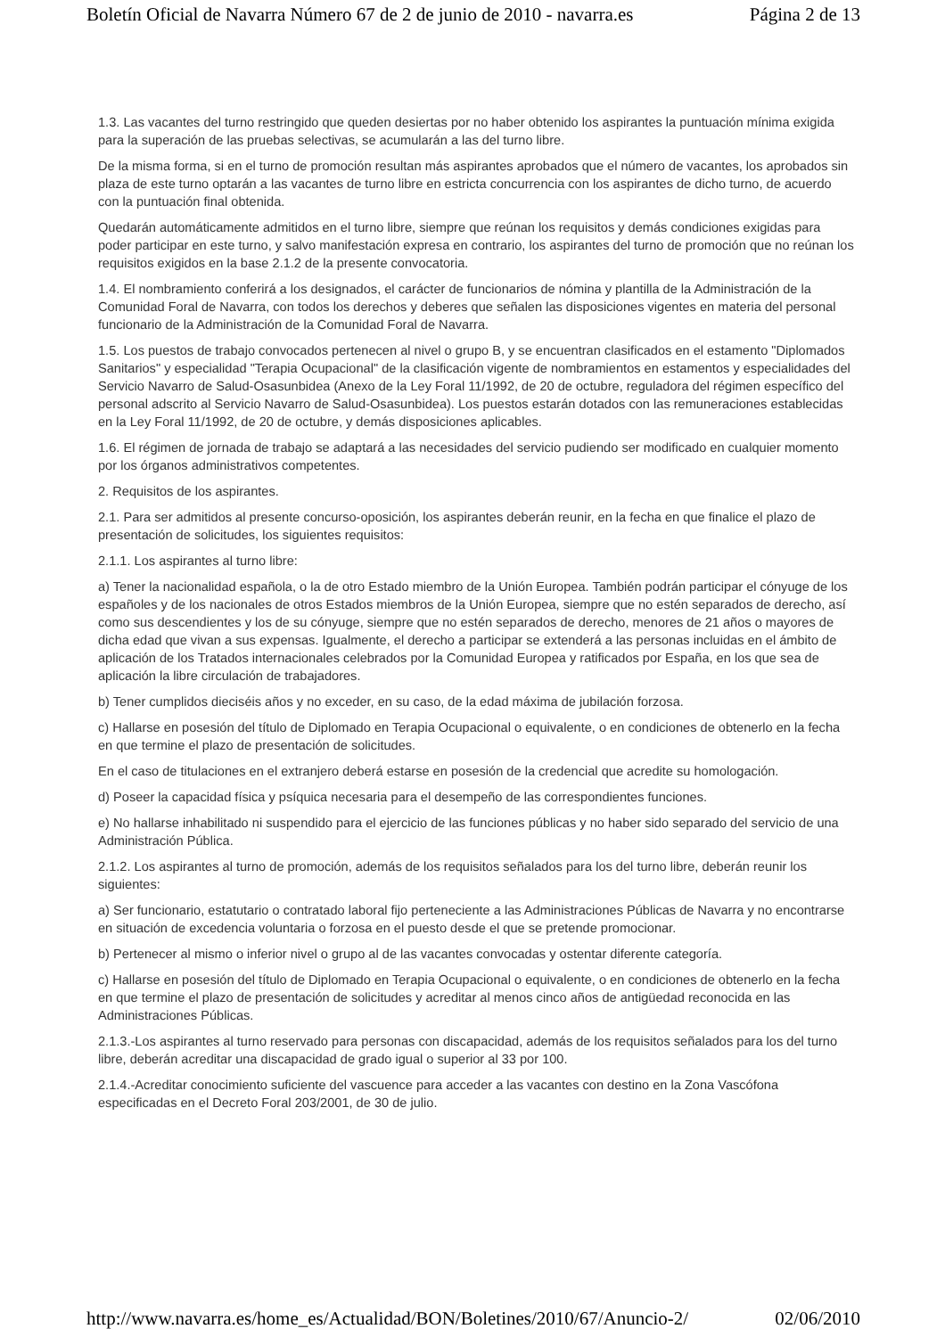Boletín Oficial de Navarra Número 67 de 2 de junio de 2010 - navarra.es Página 2 de 13
1.3. Las vacantes del turno restringido que queden desiertas por no haber obtenido los aspirantes la puntuación mínima exigida para la superación de las pruebas selectivas, se acumularán a las del turno libre.
De la misma forma, si en el turno de promoción resultan más aspirantes aprobados que el número de vacantes, los aprobados sin plaza de este turno optarán a las vacantes de turno libre en estricta concurrencia con los aspirantes de dicho turno, de acuerdo con la puntuación final obtenida.
Quedarán automáticamente admitidos en el turno libre, siempre que reúnan los requisitos y demás condiciones exigidas para poder participar en este turno, y salvo manifestación expresa en contrario, los aspirantes del turno de promoción que no reúnan los requisitos exigidos en la base 2.1.2 de la presente convocatoria.
1.4. El nombramiento conferirá a los designados, el carácter de funcionarios de nómina y plantilla de la Administración de la Comunidad Foral de Navarra, con todos los derechos y deberes que señalen las disposiciones vigentes en materia del personal funcionario de la Administración de la Comunidad Foral de Navarra.
1.5. Los puestos de trabajo convocados pertenecen al nivel o grupo B, y se encuentran clasificados en el estamento "Diplomados Sanitarios" y especialidad "Terapia Ocupacional" de la clasificación vigente de nombramientos en estamentos y especialidades del Servicio Navarro de Salud-Osasunbidea (Anexo de la Ley Foral 11/1992, de 20 de octubre, reguladora del régimen específico del personal adscrito al Servicio Navarro de Salud-Osasunbidea). Los puestos estarán dotados con las remuneraciones establecidas en la Ley Foral 11/1992, de 20 de octubre, y demás disposiciones aplicables.
1.6. El régimen de jornada de trabajo se adaptará a las necesidades del servicio pudiendo ser modificado en cualquier momento por los órganos administrativos competentes.
2. Requisitos de los aspirantes.
2.1. Para ser admitidos al presente concurso-oposición, los aspirantes deberán reunir, en la fecha en que finalice el plazo de presentación de solicitudes, los siguientes requisitos:
2.1.1. Los aspirantes al turno libre:
a) Tener la nacionalidad española, o la de otro Estado miembro de la Unión Europea. También podrán participar el cónyuge de los españoles y de los nacionales de otros Estados miembros de la Unión Europea, siempre que no estén separados de derecho, así como sus descendientes y los de su cónyuge, siempre que no estén separados de derecho, menores de 21 años o mayores de dicha edad que vivan a sus expensas. Igualmente, el derecho a participar se extenderá a las personas incluidas en el ámbito de aplicación de los Tratados internacionales celebrados por la Comunidad Europea y ratificados por España, en los que sea de aplicación la libre circulación de trabajadores.
b) Tener cumplidos dieciséis años y no exceder, en su caso, de la edad máxima de jubilación forzosa.
c) Hallarse en posesión del título de Diplomado en Terapia Ocupacional o equivalente, o en condiciones de obtenerlo en la fecha en que termine el plazo de presentación de solicitudes.
En el caso de titulaciones en el extranjero deberá estarse en posesión de la credencial que acredite su homologación.
d) Poseer la capacidad física y psíquica necesaria para el desempeño de las correspondientes funciones.
e) No hallarse inhabilitado ni suspendido para el ejercicio de las funciones públicas y no haber sido separado del servicio de una Administración Pública.
2.1.2. Los aspirantes al turno de promoción, además de los requisitos señalados para los del turno libre, deberán reunir los siguientes:
a) Ser funcionario, estatutario o contratado laboral fijo perteneciente a las Administraciones Públicas de Navarra y no encontrarse en situación de excedencia voluntaria o forzosa en el puesto desde el que se pretende promocionar.
b) Pertenecer al mismo o inferior nivel o grupo al de las vacantes convocadas y ostentar diferente categoría.
c) Hallarse en posesión del título de Diplomado en Terapia Ocupacional o equivalente, o en condiciones de obtenerlo en la fecha en que termine el plazo de presentación de solicitudes y acreditar al menos cinco años de antigüedad reconocida en las Administraciones Públicas.
2.1.3.-Los aspirantes al turno reservado para personas con discapacidad, además de los requisitos señalados para los del turno libre, deberán acreditar una discapacidad de grado igual o superior al 33 por 100.
2.1.4.-Acreditar conocimiento suficiente del vascuence para acceder a las vacantes con destino en la Zona Vascófona especificadas en el Decreto Foral 203/2001, de 30 de julio.
http://www.navarra.es/home_es/Actualidad/BON/Boletines/2010/67/Anuncio-2/ 02/06/2010